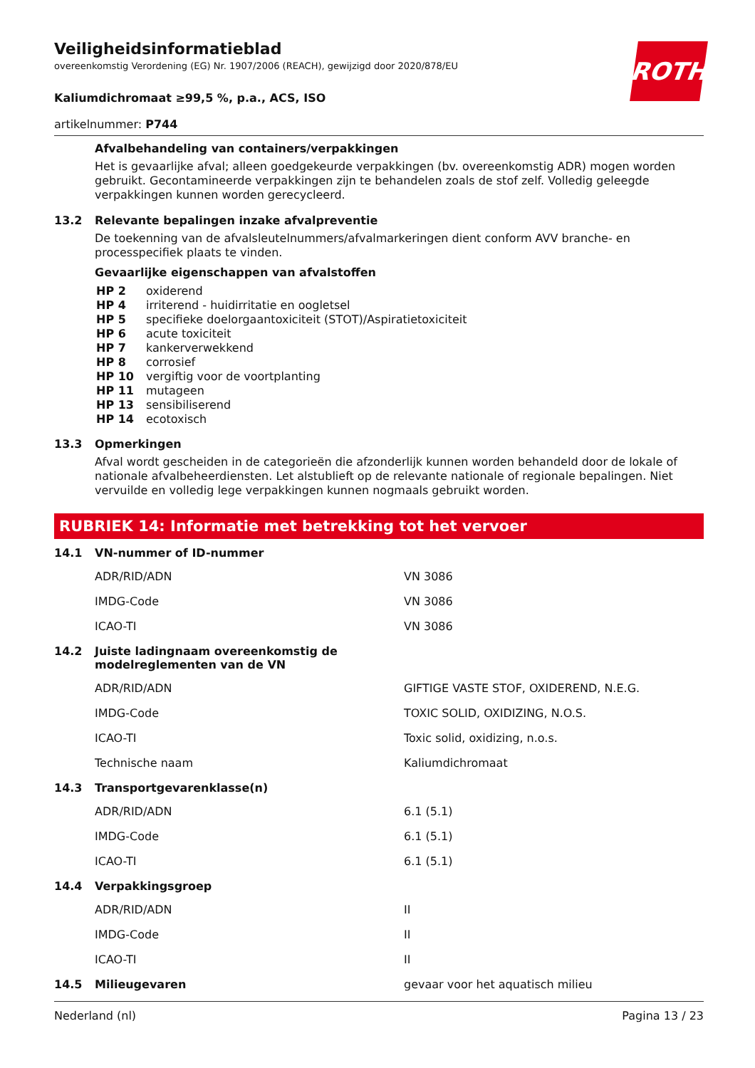Veiligheidsinformatieblad
overeenkomstig Verordening (EG) Nr. 1907/2006 (REACH), gewijzigd door 2020/878/EU
ROTH
Kaliumdichromaat ≥99,5 %, p.a., ACS, ISO
artikelnummer: P744
Afvalbehandeling van containers/verpakkingen
Het is gevaarlijke afval; alleen goedgekeurde verpakkingen (bv. overeenkomstig ADR) mogen worden gebruikt. Gecontamineerde verpakkingen zijn te behandelen zoals de stof zelf. Volledig geleegde verpakkingen kunnen worden gerecycleerd.
13.2 Relevante bepalingen inzake afvalpreventie
De toekenning van de afvalsleutelnummers/afvalmarkeringen dient conform AVV branche- en processpecifiek plaats te vinden.
Gevaarlijke eigenschappen van afvalstoffen
| HP 2 | oxiderend |
| HP 4 | irriterend - huidirritatie en oogletsel |
| HP 5 | specifieke doelorgaantoxiciteit (STOT)/Aspiratietoxiciteit |
| HP 6 | acute toxiciteit |
| HP 7 | kankerverwekkend |
| HP 8 | corrosief |
| HP 10 | vergiftig voor de voortplanting |
| HP 11 | mutageen |
| HP 13 | sensibiliserend |
| HP 14 | ecotoxisch |
13.3 Opmerkingen
Afval wordt gescheiden in de categorieën die afzonderlijk kunnen worden behandeld door de lokale of nationale afvalbeheerdiensten. Let alstublieft op de relevante nationale of regionale bepalingen. Niet vervuilde en volledig lege verpakkingen kunnen nogmaals gebruikt worden.
RUBRIEK 14: Informatie met betrekking tot het vervoer
14.1 VN-nummer of ID-nummer
| ADR/RID/ADN | VN 3086 |
| IMDG-Code | VN 3086 |
| ICAO-TI | VN 3086 |
14.2 Juiste ladingnaam overeenkomstig de
modelreglementen van de VN
| ADR/RID/ADN | GIFTIGE VASTE STOF, OXIDEREND, N.E.G. |
| IMDG-Code | TOXIC SOLID, OXIDIZING, N.O.S. |
| ICAO-TI | Toxic solid, oxidizing, n.o.s. |
| Technische naam | Kaliumdichromaat |
14.3 Transportgevarenklasse(n)
| ADR/RID/ADN | 6.1 (5.1) |
| IMDG-Code | 6.1 (5.1) |
| ICAO-TI | 6.1 (5.1) |
14.4 Verpakkingsgroep
| ADR/RID/ADN | II |
| IMDG-Code | II |
| ICAO-TI | II |
14.5 Milieugevaren gevaar voor het aquatisch milieu
Nederland (nl) Pagina 13 / 23